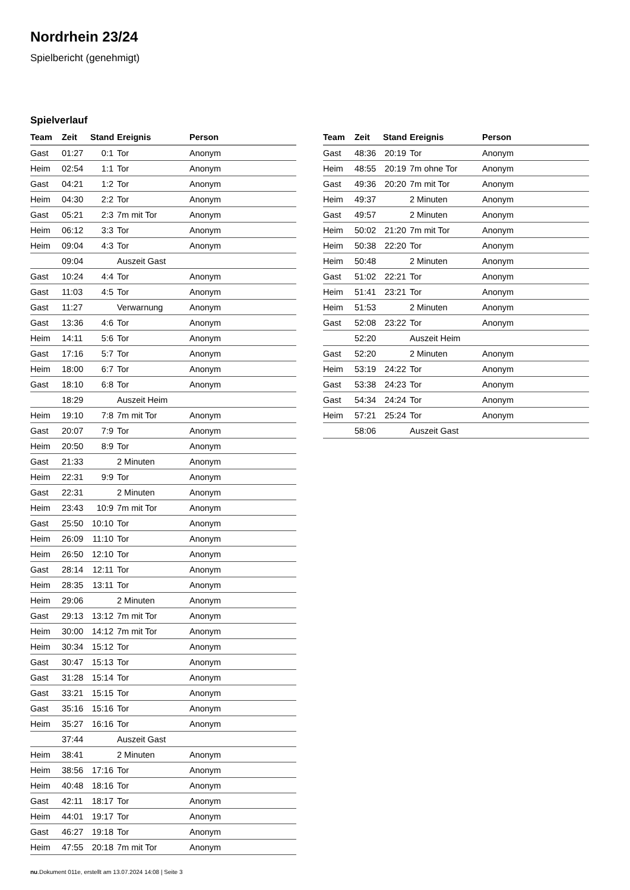Nordrhein 23/24
Spielbericht (genehmigt)
Spielverlauf
| Team | Zeit | Stand | Ereignis | Person |
| --- | --- | --- | --- | --- |
| Gast | 01:27 | 0:1 | Tor | Anonym |
| Heim | 02:54 | 1:1 | Tor | Anonym |
| Gast | 04:21 | 1:2 | Tor | Anonym |
| Heim | 04:30 | 2:2 | Tor | Anonym |
| Gast | 05:21 | 2:3 | 7m mit Tor | Anonym |
| Heim | 06:12 | 3:3 | Tor | Anonym |
| Heim | 09:04 | 4:3 | Tor | Anonym |
| | 09:04 | | Auszeit Gast | |
| Gast | 10:24 | 4:4 | Tor | Anonym |
| Gast | 11:03 | 4:5 | Tor | Anonym |
| Gast | 11:27 | | Verwarnung | Anonym |
| Gast | 13:36 | 4:6 | Tor | Anonym |
| Heim | 14:11 | 5:6 | Tor | Anonym |
| Gast | 17:16 | 5:7 | Tor | Anonym |
| Heim | 18:00 | 6:7 | Tor | Anonym |
| Gast | 18:10 | 6:8 | Tor | Anonym |
| | 18:29 | | Auszeit Heim | |
| Heim | 19:10 | 7:8 | 7m mit Tor | Anonym |
| Gast | 20:07 | 7:9 | Tor | Anonym |
| Heim | 20:50 | 8:9 | Tor | Anonym |
| Gast | 21:33 | | 2 Minuten | Anonym |
| Heim | 22:31 | 9:9 | Tor | Anonym |
| Gast | 22:31 | | 2 Minuten | Anonym |
| Heim | 23:43 | 10:9 | 7m mit Tor | Anonym |
| Gast | 25:50 | 10:10 | Tor | Anonym |
| Heim | 26:09 | 11:10 | Tor | Anonym |
| Heim | 26:50 | 12:10 | Tor | Anonym |
| Gast | 28:14 | 12:11 | Tor | Anonym |
| Heim | 28:35 | 13:11 | Tor | Anonym |
| Heim | 29:06 | | 2 Minuten | Anonym |
| Gast | 29:13 | 13:12 | 7m mit Tor | Anonym |
| Heim | 30:00 | 14:12 | 7m mit Tor | Anonym |
| Heim | 30:34 | 15:12 | Tor | Anonym |
| Gast | 30:47 | 15:13 | Tor | Anonym |
| Gast | 31:28 | 15:14 | Tor | Anonym |
| Gast | 33:21 | 15:15 | Tor | Anonym |
| Gast | 35:16 | 15:16 | Tor | Anonym |
| Heim | 35:27 | 16:16 | Tor | Anonym |
| | 37:44 | | Auszeit Gast | |
| Heim | 38:41 | | 2 Minuten | Anonym |
| Heim | 38:56 | 17:16 | Tor | Anonym |
| Heim | 40:48 | 18:16 | Tor | Anonym |
| Gast | 42:11 | 18:17 | Tor | Anonym |
| Heim | 44:01 | 19:17 | Tor | Anonym |
| Gast | 46:27 | 19:18 | Tor | Anonym |
| Heim | 47:55 | 20:18 | 7m mit Tor | Anonym |
| Team | Zeit | Stand | Ereignis | Person |
| --- | --- | --- | --- | --- |
| Gast | 48:36 | 20:19 | Tor | Anonym |
| Heim | 48:55 | 20:19 | 7m ohne Tor | Anonym |
| Gast | 49:36 | 20:20 | 7m mit Tor | Anonym |
| Heim | 49:37 | | 2 Minuten | Anonym |
| Gast | 49:57 | | 2 Minuten | Anonym |
| Heim | 50:02 | 21:20 | 7m mit Tor | Anonym |
| Heim | 50:38 | 22:20 | Tor | Anonym |
| Heim | 50:48 | | 2 Minuten | Anonym |
| Gast | 51:02 | 22:21 | Tor | Anonym |
| Heim | 51:41 | 23:21 | Tor | Anonym |
| Heim | 51:53 | | 2 Minuten | Anonym |
| Gast | 52:08 | 23:22 | Tor | Anonym |
| | 52:20 | | Auszeit Heim | |
| Gast | 52:20 | | 2 Minuten | Anonym |
| Heim | 53:19 | 24:22 | Tor | Anonym |
| Gast | 53:38 | 24:23 | Tor | Anonym |
| Gast | 54:34 | 24:24 | Tor | Anonym |
| Heim | 57:21 | 25:24 | Tor | Anonym |
| | 58:06 | | Auszeit Gast | |
nu.Dokument 011e, erstellt am 13.07.2024 14:08 | Seite 3